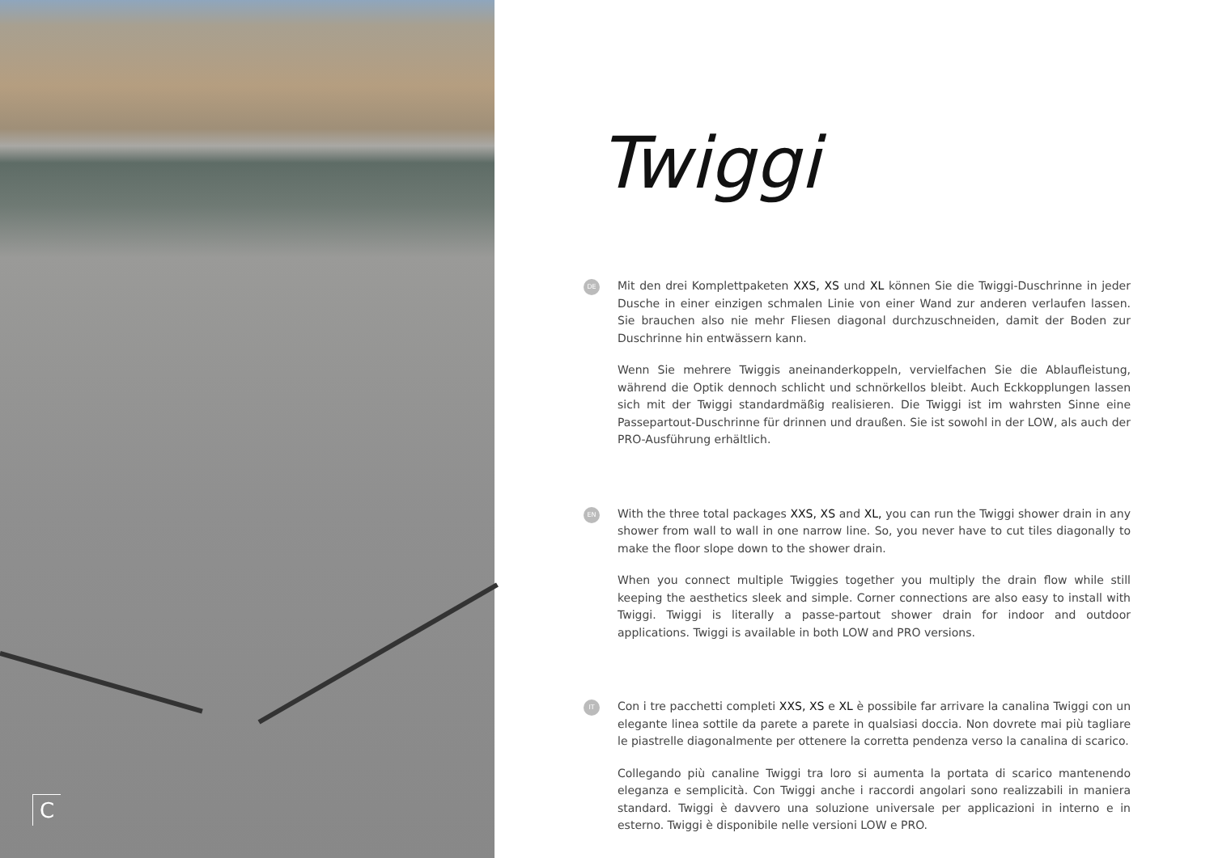C
Twiggi
DE
Mit den drei Komplettpaketen XXS, XS und XL können Sie die Twiggi-Duschrinne in jeder Dusche in einer einzigen schmalen Linie von einer Wand zur anderen verlaufen lassen. Sie brauchen also nie mehr Fliesen diagonal durchzuschneiden, damit der Boden zur Duschrinne hin entwässern kann.
Wenn Sie mehrere Twiggis aneinanderkoppeln, vervielfachen Sie die Ablaufleistung, während die Optik dennoch schlicht und schnörkellos bleibt. Auch Eckkopplungen lassen sich mit der Twiggi standardmäßig realisieren. Die Twiggi ist im wahrsten Sinne eine Passepartout-Duschrinne für drinnen und draußen. Sie ist sowohl in der LOW, als auch der PRO-Ausführung erhältlich.
EN
With the three total packages XXS, XS and XL, you can run the Twiggi shower drain in any shower from wall to wall in one narrow line. So, you never have to cut tiles diagonally to make the floor slope down to the shower drain.
When you connect multiple Twiggies together you multiply the drain flow while still keeping the aesthetics sleek and simple. Corner connections are also easy to install with Twiggi. Twiggi is literally a passe-partout shower drain for indoor and outdoor applications. Twiggi is available in both LOW and PRO versions.
IT
Con i tre pacchetti completi XXS, XS e XL è possibile far arrivare la canalina Twiggi con un elegante linea sottile da parete a parete in qualsiasi doccia. Non dovrete mai più tagliare le piastrelle diagonalmente per ottenere la corretta pendenza verso la canalina di scarico.
Collegando più canaline Twiggi tra loro si aumenta la portata di scarico mantenendo eleganza e semplicità. Con Twiggi anche i raccordi angolari sono realizzabili in maniera standard. Twiggi è davvero una soluzione universale per applicazioni in interno e in esterno. Twiggi è disponibile nelle versioni LOW e PRO.